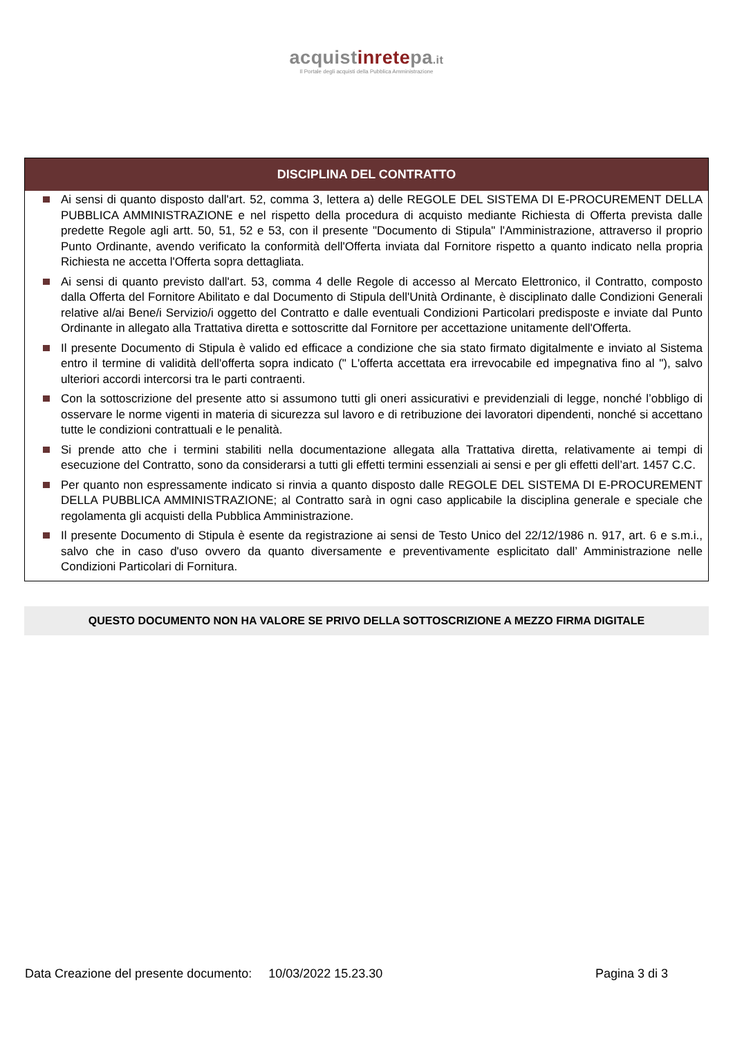acquistinretepa.it
Il Portale degli acquisti della Pubblica Amministrazione
DISCIPLINA DEL CONTRATTO
Ai sensi di quanto disposto dall'art. 52, comma 3, lettera a) delle REGOLE DEL SISTEMA DI E-PROCUREMENT DELLA PUBBLICA AMMINISTRAZIONE e nel rispetto della procedura di acquisto mediante Richiesta di Offerta prevista dalle predette Regole agli artt. 50, 51, 52 e 53, con il presente "Documento di Stipula" l'Amministrazione, attraverso il proprio Punto Ordinante, avendo verificato la conformità dell'Offerta inviata dal Fornitore rispetto a quanto indicato nella propria Richiesta ne accetta l'Offerta sopra dettagliata.
Ai sensi di quanto previsto dall'art. 53, comma 4 delle Regole di accesso al Mercato Elettronico, il Contratto, composto dalla Offerta del Fornitore Abilitato e dal Documento di Stipula dell'Unità Ordinante, è disciplinato dalle Condizioni Generali relative al/ai Bene/i Servizio/i oggetto del Contratto e dalle eventuali Condizioni Particolari predisposte e inviate dal Punto Ordinante in allegato alla Trattativa diretta e sottoscritte dal Fornitore per accettazione unitamente dell'Offerta.
Il presente Documento di Stipula è valido ed efficace a condizione che sia stato firmato digitalmente e inviato al Sistema entro il termine di validità dell'offerta sopra indicato (" L'offerta accettata era irrevocabile ed impegnativa fino al "), salvo ulteriori accordi intercorsi tra le parti contraenti.
Con la sottoscrizione del presente atto si assumono tutti gli oneri assicurativi e previdenziali di legge, nonché l’obbligo di osservare le norme vigenti in materia di sicurezza sul lavoro e di retribuzione dei lavoratori dipendenti, nonché si accettano tutte le condizioni contrattuali e le penalità.
Si prende atto che i termini stabiliti nella documentazione allegata alla Trattativa diretta, relativamente ai tempi di esecuzione del Contratto, sono da considerarsi a tutti gli effetti termini essenziali ai sensi e per gli effetti dell’art. 1457 C.C.
Per quanto non espressamente indicato si rinvia a quanto disposto dalle REGOLE DEL SISTEMA DI E-PROCUREMENT DELLA PUBBLICA AMMINISTRAZIONE; al Contratto sarà in ogni caso applicabile la disciplina generale e speciale che regolamenta gli acquisti della Pubblica Amministrazione.
Il presente Documento di Stipula è esente da registrazione ai sensi de Testo Unico del 22/12/1986 n. 917, art. 6 e s.m.i., salvo che in caso d'uso ovvero da quanto diversamente e preventivamente esplicitato dall’ Amministrazione nelle Condizioni Particolari di Fornitura.
QUESTO DOCUMENTO NON HA VALORE SE PRIVO DELLA SOTTOSCRIZIONE A MEZZO FIRMA DIGITALE
Data Creazione del presente documento: 10/03/2022 15.23.30 Pagina 3 di 3